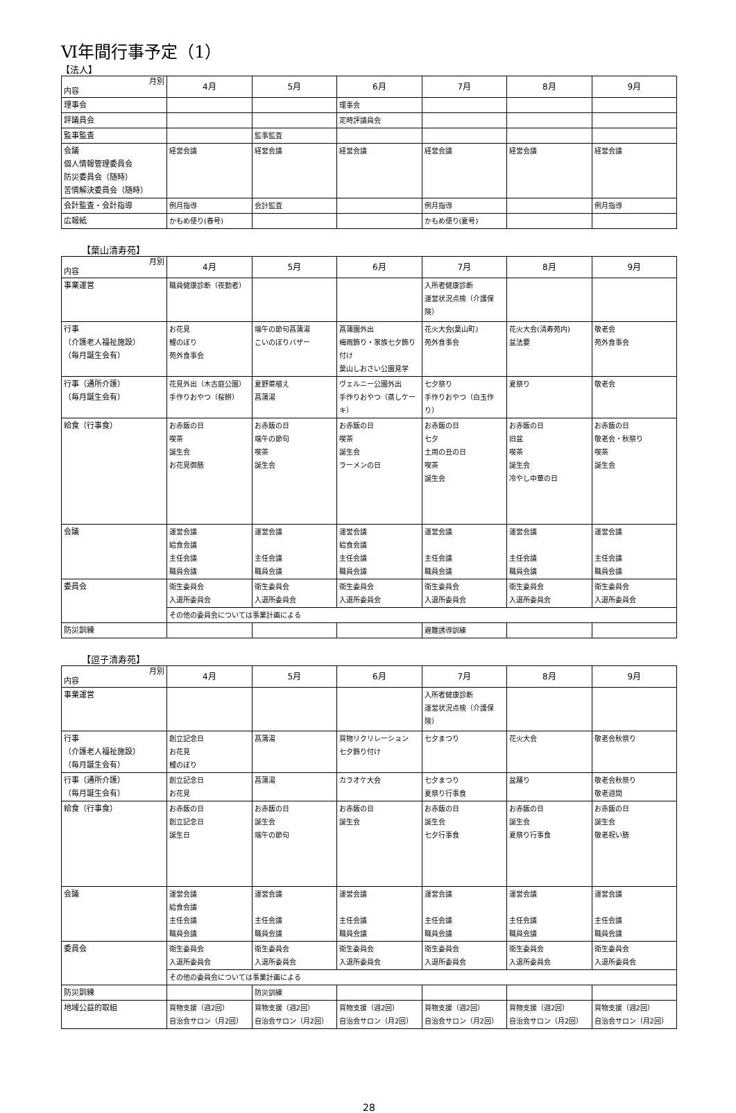Ⅵ年間行事予定（1）
【法人】
| 月別 内容 | 4月 | 5月 | 6月 | 7月 | 8月 | 9月 |
| --- | --- | --- | --- | --- | --- | --- |
| 理事会 | | | 理事会 | | | |
| 評議員会 | | | 定時評議員会 | | | |
| 監事監査 | | 監事監査 | | | | |
| 会議 個人情報管理委員会 防災委員会（随時） 苦情解決委員会（随時） | 経営会議 | 経営会議 | 経営会議 | 経営会議 | 経営会議 | 経営会議 |
| 会計監査・会計指導 | 例月指導 | 会計監査 | | 例月指導 | | 例月指導 |
| 広報紙 | かもめ便り(春号) | | | かもめ便り(夏号) | | |
【葉山清寿苑】
| 月別 内容 | 4月 | 5月 | 6月 | 7月 | 8月 | 9月 |
| --- | --- | --- | --- | --- | --- | --- |
| 事業運営 | 職員健康診断（夜勤者） | | | 入所者健康診断 運営状況点検（介護保険） | | |
| 行事 （介護老人福祉施設） （毎月誕生会有） | お花見 鯉のぼり 苑外食事会 | 端午の節句菖蒲湯 こいのぼりバザー | 菖蒲園外出 梅雨飾り・家族七夕飾り付け 葉山しおさい公園見学 | 花火大会(葉山町) 苑外食事会 | 花火大会(清寿苑内) 盆法要 | 敬老会 苑外食事会 |
| 行事（通所介護） （毎月誕生会有） | 花見外出（木古庭公園） 手作りおやつ（桜餅） | 夏野菜植え 菖蒲湯 | ヴェルニー公園外出 手作りおやつ（蒸しケーキ） | 七夕祭り 手作りおやつ（白玉作り） | 夏祭り | 敬老会 |
| 給食（行事食） | お赤飯の日 喫茶 誕生会 お花見御膳 | お赤飯の日 端午の節句 喫茶 誕生会 | お赤飯の日 喫茶 誕生会 ラーメンの日 | お赤飯の日 七夕 土用の丑の日 喫茶 誕生会 | お赤飯の日 旧盆 喫茶 誕生会 冷やし中華の日 | お赤飯の日 敬老会・秋祭り 喫茶 誕生会 |
| 会議 | 運営会議 給食会議 主任会議 職員会議 | 運営会議 主任会議 職員会議 | 運営会議 給食会議 主任会議 職員会議 | 運営会議 主任会議 職員会議 | 運営会議 主任会議 職員会議 | 運営会議 主任会議 職員会議 |
| 委員会 | 衛生委員会 入退所委員会 | 衛生委員会 入退所委員会 | 衛生委員会 入退所委員会 | 衛生委員会 入退所委員会 | 衛生委員会 入退所委員会 | 衛生委員会 入退所委員会 |
| | その他の委員会については事業計画による | | | | | |
| 防災訓練 | | | | 避難誘導訓練 | | |
【逗子清寿苑】
| 月別 内容 | 4月 | 5月 | 6月 | 7月 | 8月 | 9月 |
| --- | --- | --- | --- | --- | --- | --- |
| 事業運営 | | | | 入所者健康診断 運営状況点検（介護保険） | | |
| 行事 （介護老人福祉施設） （毎月誕生会有） | 創立記念日 お花見 鯉のぼり | 菖蒲湯 | 買物リクリレーション 七夕飾り付け | 七夕まつり | 花火大会 | 敬老会秋祭り |
| 行事（通所介護） （毎月誕生会有） | 創立記念日 お花見 | 菖蒲湯 | カラオケ大会 | 七夕まつり 夏祭り行事食 | 盆踊り | 敬老会秋祭り 敬老週間 |
| 給食（行事食） | お赤飯の日 創立記念日 誕生日 | お赤飯の日 誕生会 端午の節句 | お赤飯の日 誕生会 | お赤飯の日 誕生会 七夕行事食 | お赤飯の日 誕生会 夏祭り行事食 | お赤飯の日 誕生会 敬老祝い膳 |
| 会議 | 運営会議 給食会議 主任会議 職員会議 | 運営会議 主任会議 職員会議 | 運営会議 主任会議 職員会議 | 運営会議 主任会議 職員会議 | 運営会議 主任会議 職員会議 | 運営会議 主任会議 職員会議 |
| 委員会 | 衛生委員会 入退所委員会 | 衛生委員会 入退所委員会 | 衛生委員会 入退所委員会 | 衛生委員会 入退所委員会 | 衛生委員会 入退所委員会 | 衛生委員会 入退所委員会 |
| | その他の委員会については事業計画による | | | | | |
| 防災訓練 | | 防災訓練 | | | | |
| 地域公益的取組 | 買物支援（週2回） 自治会サロン（月2回） | 買物支援（週2回） 自治会サロン（月2回） | 買物支援（週2回） 自治会サロン（月2回） | 買物支援（週2回） 自治会サロン（月2回） | 買物支援（週2回） 自治会サロン（月2回） | 買物支援（週2回） 自治会サロン（月2回） |
28